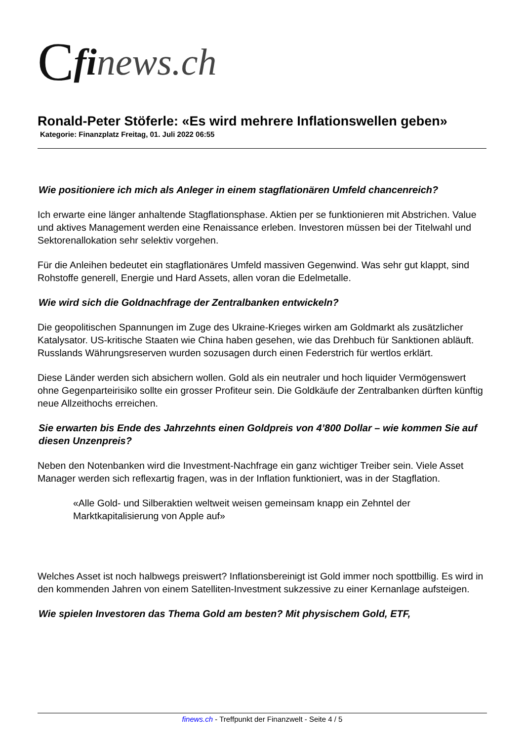Cfi news.ch
Ronald-Peter Stöferle: «Es wird mehrere Inflationswellen geben»
Kategorie: Finanzplatz Freitag, 01. Juli 2022 06:55
Wie positioniere ich mich als Anleger in einem stagflationären Umfeld chancenreich?
Ich erwarte eine länger anhaltende Stagflationsphase. Aktien per se funktionieren mit Abstrichen. Value und aktives Management werden eine Renaissance erleben. Investoren müssen bei der Titelwahl und Sektorenallokation sehr selektiv vorgehen.
Für die Anleihen bedeutet ein stagflationäres Umfeld massiven Gegenwind. Was sehr gut klappt, sind Rohstoffe generell, Energie und Hard Assets, allen voran die Edelmetalle.
Wie wird sich die Goldnachfrage der Zentralbanken entwickeln?
Die geopolitischen Spannungen im Zuge des Ukraine-Krieges wirken am Goldmarkt als zusätzlicher Katalysator. US-kritische Staaten wie China haben gesehen, wie das Drehbuch für Sanktionen abläuft. Russlands Währungsreserven wurden sozusagen durch einen Federstrich für wertlos erklärt.
Diese Länder werden sich absichern wollen. Gold als ein neutraler und hoch liquider Vermögenswert ohne Gegenparteirisiko sollte ein grosser Profiteur sein. Die Goldkäufe der Zentralbanken dürften künftig neue Allzeithochs erreichen.
Sie erwarten bis Ende des Jahrzehnts einen Goldpreis von 4’800 Dollar – wie kommen Sie auf diesen Unzenpreis?
Neben den Notenbanken wird die Investment-Nachfrage ein ganz wichtiger Treiber sein. Viele Asset Manager werden sich reflexartig fragen, was in der Inflation funktioniert, was in der Stagflation.
«Alle Gold- und Silberaktien weltweit weisen gemeinsam knapp ein Zehntel der Marktkapitalisierung von Apple auf»
Welches Asset ist noch halbwegs preiswert? Inflationsbereinigt ist Gold immer noch spottbillig. Es wird in den kommenden Jahren von einem Satelliten-Investment sukzessive zu einer Kernanlage aufsteigen.
Wie spielen Investoren das Thema Gold am besten? Mit physischem Gold, ETF,
finews.ch - Treffpunkt der Finanzwelt - Seite 4 / 5